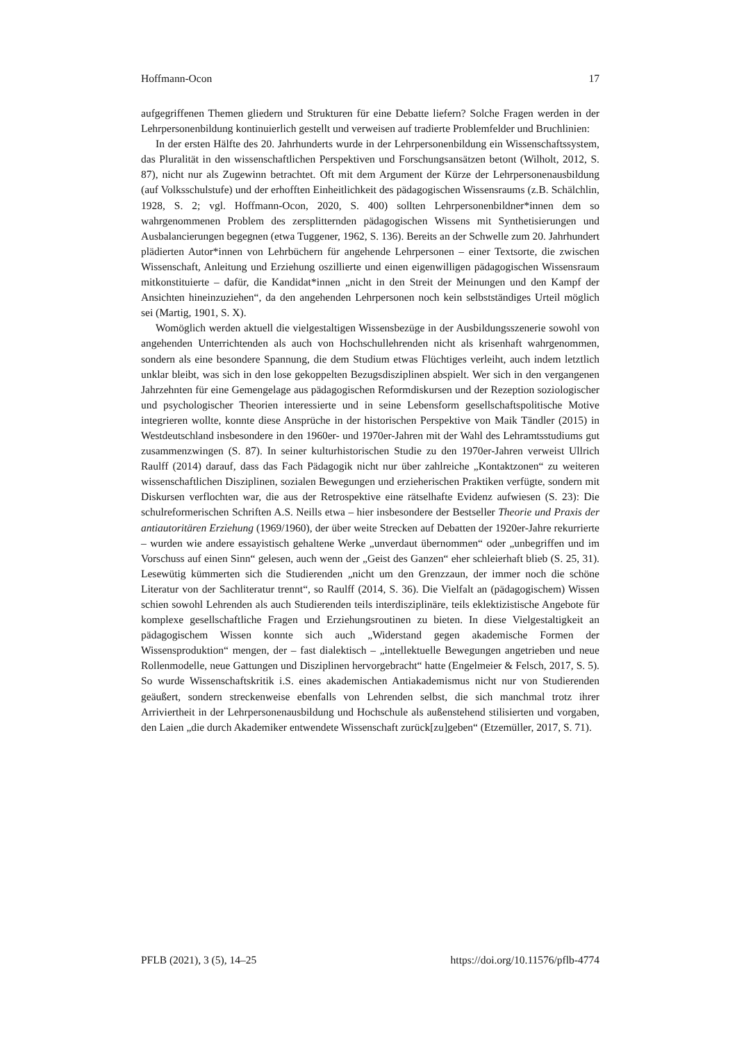Hoffmann-Ocon 17
aufgegriffenen Themen gliedern und Strukturen für eine Debatte liefern? Solche Fragen werden in der Lehrpersonenbildung kontinuierlich gestellt und verweisen auf tradierte Problemfelder und Bruchlinien:
In der ersten Hälfte des 20. Jahrhunderts wurde in der Lehrpersonenbildung ein Wissenschaftssystem, das Pluralität in den wissenschaftlichen Perspektiven und Forschungsansätzen betont (Wilholt, 2012, S. 87), nicht nur als Zugewinn betrachtet. Oft mit dem Argument der Kürze der Lehrpersonenausbildung (auf Volksschulstufe) und der erhofften Einheitlichkeit des pädagogischen Wissensraums (z.B. Schälchlin, 1928, S. 2; vgl. Hoffmann-Ocon, 2020, S. 400) sollten Lehrpersonenbildner*innen dem so wahrgenommenen Problem des zersplitternden pädagogischen Wissens mit Synthetisierungen und Ausbalancierungen begegnen (etwa Tuggener, 1962, S. 136). Bereits an der Schwelle zum 20. Jahrhundert plädierten Autor*innen von Lehrbüchern für angehende Lehrpersonen – einer Textsorte, die zwischen Wissenschaft, Anleitung und Erziehung oszillierte und einen eigenwilligen pädagogischen Wissensraum mitkonstituierte – dafür, die Kandidat*innen „nicht in den Streit der Meinungen und den Kampf der Ansichten hineinzuziehen“, da den angehenden Lehrpersonen noch kein selbstständiges Urteil möglich sei (Martig, 1901, S. X).
Womöglich werden aktuell die vielgestaltigen Wissensbezüge in der Ausbildungsszenerie sowohl von angehenden Unterrichtenden als auch von Hochschullehrenden nicht als krisenhaft wahrgenommen, sondern als eine besondere Spannung, die dem Studium etwas Flüchtiges verleiht, auch indem letztlich unklar bleibt, was sich in den lose gekoppelten Bezugsdisziplinen abspielt. Wer sich in den vergangenen Jahrzehnten für eine Gemengelage aus pädagogischen Reformdiskursen und der Rezeption soziologischer und psychologischer Theorien interessierte und in seine Lebensform gesellschaftspolitische Motive integrieren wollte, konnte diese Ansprüche in der historischen Perspektive von Maik Tändler (2015) in Westdeutschland insbesondere in den 1960er- und 1970er-Jahren mit der Wahl des Lehramtsstudiums gut zusammenzwingen (S. 87). In seiner kulturhistorischen Studie zu den 1970er-Jahren verweist Ullrich Raulff (2014) darauf, dass das Fach Pädagogik nicht nur über zahlreiche „Kontaktzonen“ zu weiteren wissenschaftlichen Disziplinen, sozialen Bewegungen und erzieherischen Praktiken verfügte, sondern mit Diskursen verflochten war, die aus der Retrospektive eine rätselhafte Evidenz aufwiesen (S. 23): Die schulreformerischen Schriften A.S. Neills etwa – hier insbesondere der Bestseller Theorie und Praxis der antiautoritären Erziehung (1969/1960), der über weite Strecken auf Debatten der 1920er-Jahre rekurrierte – wurden wie andere essayistisch gehaltene Werke „unverdaut übernommen“ oder „unbegriffen und im Vorschuss auf einen Sinn“ gelesen, auch wenn der „Geist des Ganzen“ eher schleierhaft blieb (S. 25, 31). Lesewütig kümmerten sich die Studierenden „nicht um den Grenzzaun, der immer noch die schöne Literatur von der Sachliteratur trennt“, so Raulff (2014, S. 36). Die Vielfalt an (pädagogischem) Wissen schien sowohl Lehrenden als auch Studierenden teils interdisziplinäre, teils eklektizistische Angebote für komplexe gesellschaftliche Fragen und Erziehungsroutinen zu bieten. In diese Vielgestaltigkeit an pädagogischem Wissen konnte sich auch „Widerstand gegen akademische Formen der Wissensproduktion“ mengen, der – fast dialektisch – „intellektuelle Bewegungen angetrieben und neue Rollenmodelle, neue Gattungen und Disziplinen hervorgebracht“ hatte (Engelmeier & Felsch, 2017, S. 5). So wurde Wissenschaftskritik i.S. eines akademischen Antiakademismus nicht nur von Studierenden geäußert, sondern streckenweise ebenfalls von Lehrenden selbst, die sich manchmal trotz ihrer Arriviertheit in der Lehrpersonenausbildung und Hochschule als außenstehend stilisierten und vorgaben, den Laien „die durch Akademiker entwendete Wissenschaft zurück[zu]geben“ (Etzemüller, 2017, S. 71).
PFLB (2021), 3 (5), 14–25 https://doi.org/10.11576/pflb-4774